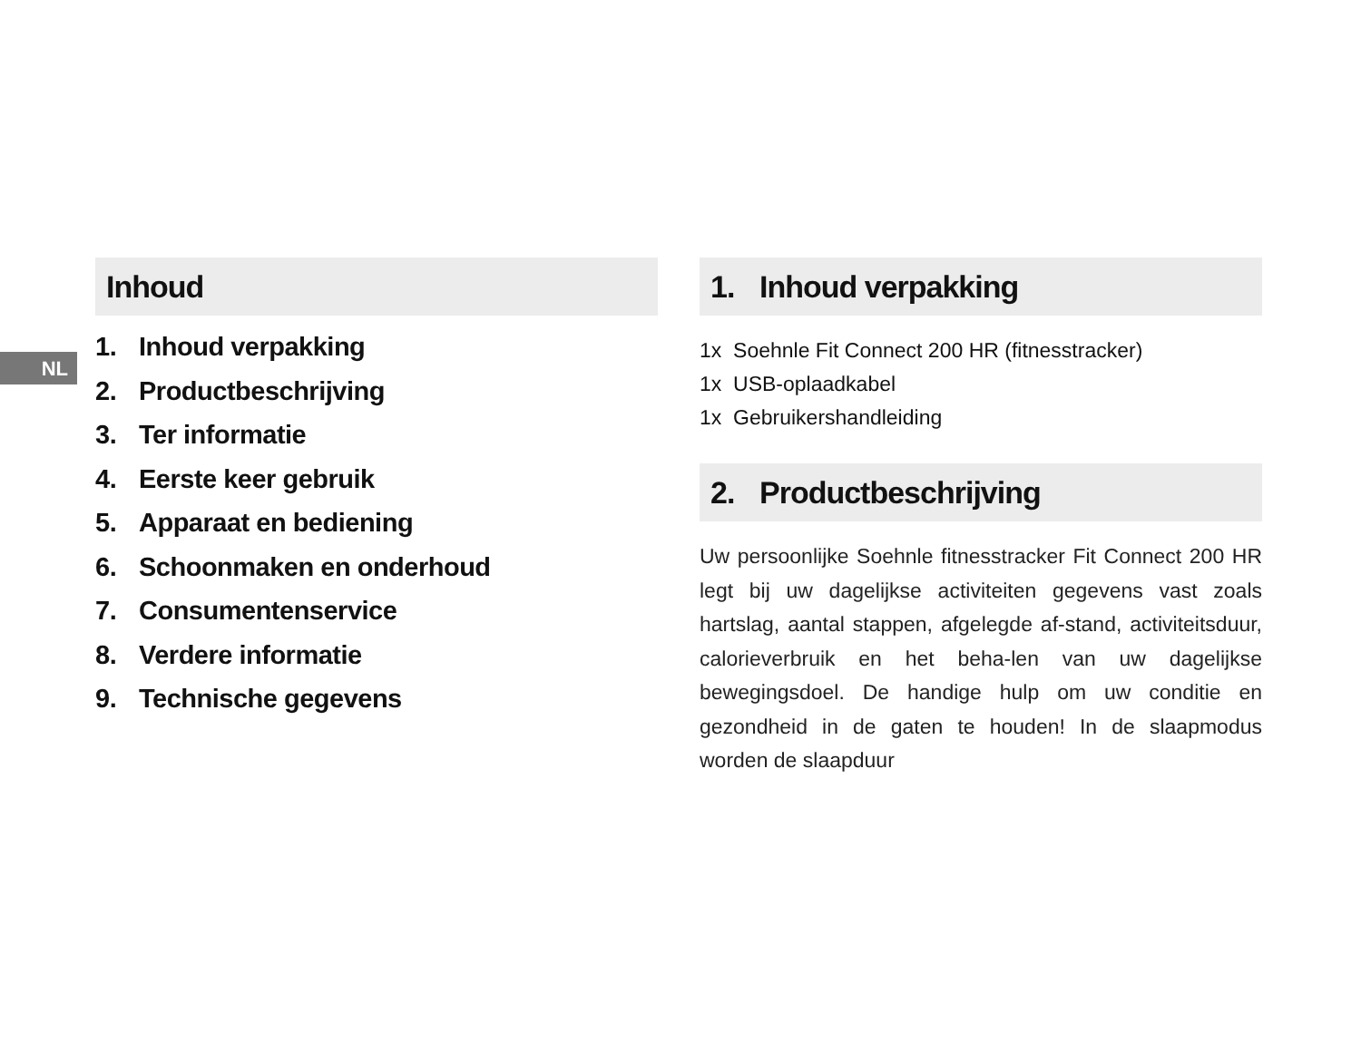NL
Inhoud
1. Inhoud verpakking
2. Productbeschrijving
3. Ter informatie
4. Eerste keer gebruik
5. Apparaat en bediening
6. Schoonmaken en onderhoud
7. Consumentenservice
8. Verdere informatie
9. Technische gegevens
1. Inhoud verpakking
1x Soehnle Fit Connect 200 HR (fitnesstracker)
1x USB-oplaadkabel
1x Gebruikershandleiding
2. Productbeschrijving
Uw persoonlijke Soehnle fitnesstracker Fit Connect 200 HR legt bij uw dagelijkse activiteiten gegevens vast zoals hartslag, aantal stappen, afgelegde af-stand, activiteitsduur, calorieverbruik en het beha-len van uw dagelijkse bewegingsdoel. De handige hulp om uw conditie en gezondheid in de gaten te houden! In de slaapmodus worden de slaapduur